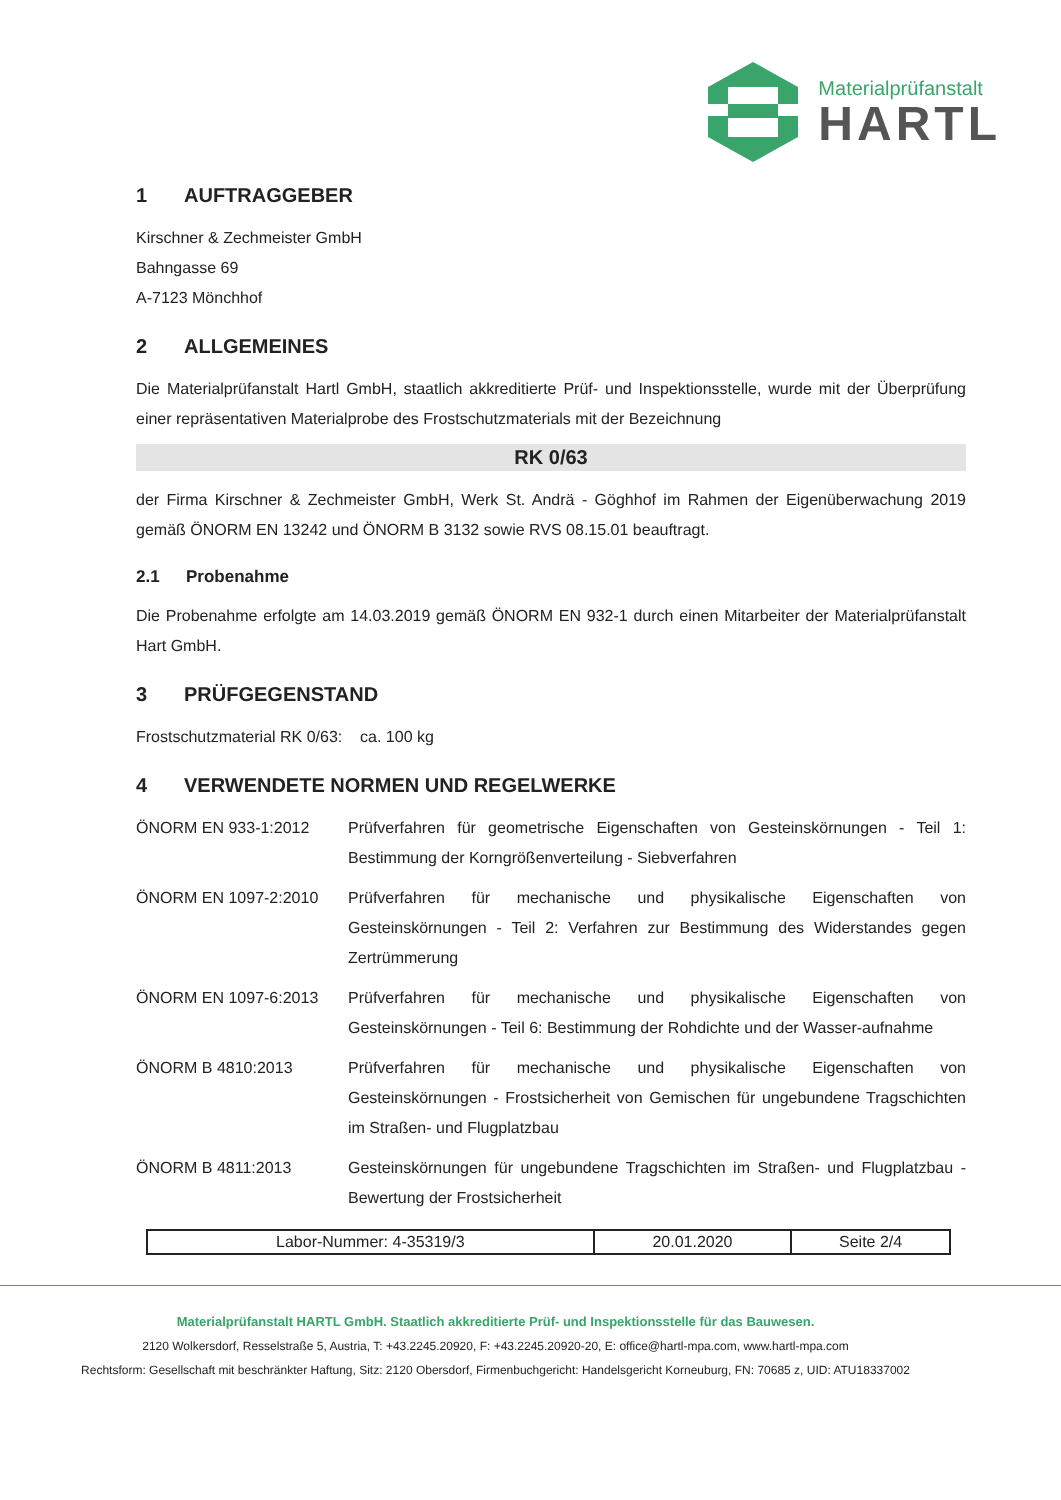Materialprüfanstalt
HARTL
1 AUFTRAGGEBER
Kirschner & Zechmeister GmbH
Bahngasse 69
A-7123 Mönchhof
2 ALLGEMEINES
Die Materialprüfanstalt Hartl GmbH, staatlich akkreditierte Prüf- und Inspektionsstelle, wurde mit der Überprüfung einer repräsentativen Materialprobe des Frostschutzmaterials mit der Bezeichnung
RK 0/63
der Firma Kirschner & Zechmeister GmbH, Werk St. Andrä - Göghhof im Rahmen der Eigenüberwachung 2019 gemäß ÖNORM EN 13242 und ÖNORM B 3132 sowie RVS 08.15.01 beauftragt.
2.1 Probenahme
Die Probenahme erfolgte am 14.03.2019 gemäß ÖNORM EN 932-1 durch einen Mitarbeiter der Materialprüfanstalt Hart GmbH.
3 PRÜFGEGENSTAND
Frostschutzmaterial RK 0/63: ca. 100 kg
4 VERWENDETE NORMEN UND REGELWERKE
| ÖNORM EN 933-1:2012 | Prüfverfahren für geometrische Eigenschaften von Gesteinskörnungen - Teil 1: Bestimmung der Korngrößenverteilung - Siebverfahren |
| ÖNORM EN 1097-2:2010 | Prüfverfahren für mechanische und physikalische Eigenschaften von Gesteinskörnungen - Teil 2: Verfahren zur Bestimmung des Widerstandes gegen Zertrümmerung |
| ÖNORM EN 1097-6:2013 | Prüfverfahren für mechanische und physikalische Eigenschaften von Gesteinskörnungen - Teil 6: Bestimmung der Rohdichte und der Wasser-aufnahme |
| ÖNORM B 4810:2013 | Prüfverfahren für mechanische und physikalische Eigenschaften von Gesteinskörnungen - Frostsicherheit von Gemischen für ungebundene Tragschichten im Straßen- und Flugplatzbau |
| ÖNORM B 4811:2013 | Gesteinskörnungen für ungebundene Tragschichten im Straßen- und Flugplatzbau - Bewertung der Frostsicherheit |
| Labor-Nummer: 4-35319/3 | 20.01.2020 | Seite 2/4 |
Materialprüfanstalt HARTL GmbH. Staatlich akkreditierte Prüf- und Inspektionsstelle für das Bauwesen.
2120 Wolkersdorf, Resselstraße 5, Austria, T: +43.2245.20920, F: +43.2245.20920-20, E: office@hartl-mpa.com, www.hartl-mpa.com
Rechtsform: Gesellschaft mit beschränkter Haftung, Sitz: 2120 Obersdorf, Firmenbuchgericht: Handelsgericht Korneuburg, FN: 70685 z, UID: ATU18337002